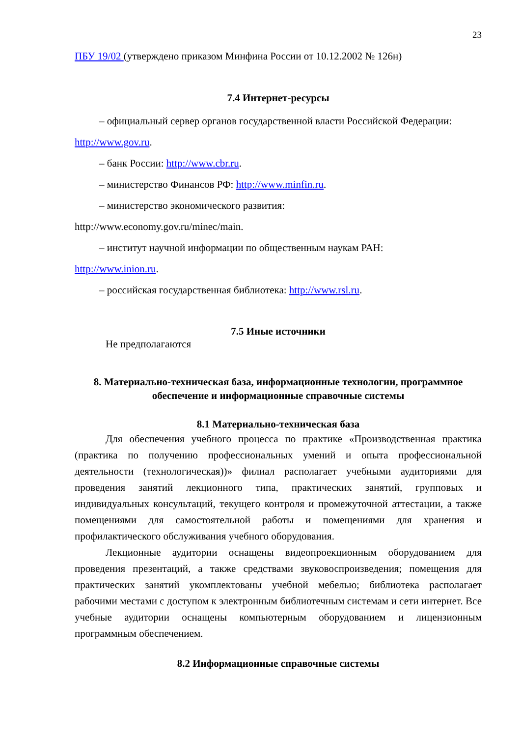23
ПБУ 19/02 (утверждено приказом Минфина России от 10.12.2002 № 126н)
7.4 Интернет-ресурсы
– официальный сервер органов государственной власти Российской Федерации: http://www.gov.ru.
– банк России: http://www.cbr.ru.
– министерство Финансов РФ: http://www.minfin.ru.
– министерство экономического развития:
http://www.economy.gov.ru/minec/main.
– институт научной информации по общественным наукам РАН:
http://www.inion.ru.
– российская государственная библиотека: http://www.rsl.ru.
7.5 Иные источники
Не предполагаются
8. Материально-техническая база, информационные технологии, программное обеспечение и информационные справочные системы
8.1 Материально-техническая база
Для обеспечения учебного процесса по практике «Производственная практика (практика по получению профессиональных умений и опыта профессиональной деятельности (технологическая))» филиал располагает учебными аудиториями для проведения занятий лекционного типа, практических занятий, групповых и индивидуальных консультаций, текущего контроля и промежуточной аттестации, а также помещениями для самостоятельной работы и помещениями для хранения и профилактического обслуживания учебного оборудования.
Лекционные аудитории оснащены видеопроекционным оборудованием для проведения презентаций, а также средствами звуковоспроизведения; помещения для практических занятий укомплектованы учебной мебелью; библиотека располагает рабочими местами с доступом к электронным библиотечным системам и сети интернет. Все учебные аудитории оснащены компьютерным оборудованием и лицензионным программным обеспечением.
8.2 Информационные справочные системы